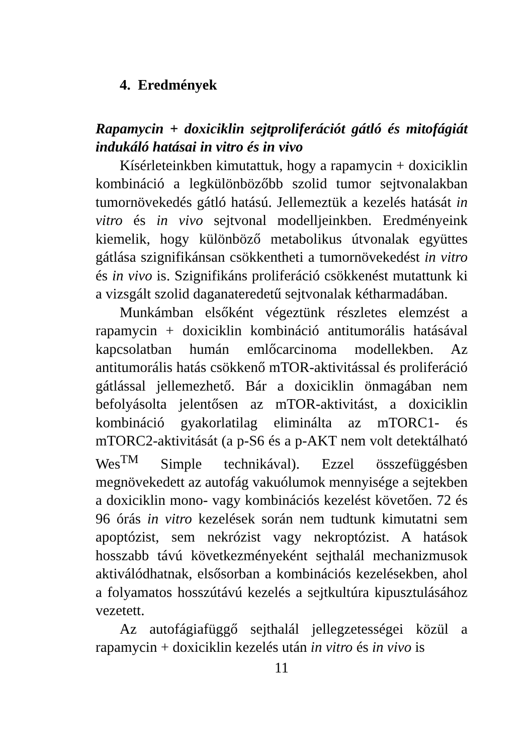4. Eredmények
Rapamycin + doxiciklin sejtproliferációt gátló és mitofágiát indukáló hatásai in vitro és in vivo
Kísérleteinkben kimutattuk, hogy a rapamycin + doxiciklin kombináció a legkülönbözőbb szolid tumor sejtvonalakban tumornövekedés gátló hatású. Jellemeztük a kezelés hatását in vitro és in vivo sejtvonal modelljeinkben. Eredményeink kiemelik, hogy különböző metabolikus útvonalak együttes gátlása szignifikánsan csökkentheti a tumornövekedést in vitro és in vivo is. Szignifikáns proliferáció csökkenést mutattunk ki a vizsgált szolid daganateredetű sejtvonalak kétharmadában.
Munkámban elsőként végeztünk részletes elemzést a rapamycin + doxiciklin kombináció antitumorális hatásával kapcsolatban humán emlőcarcinoma modellekben. Az antitumorális hatás csökkenő mTOR-aktivitással és proliferáció gátlással jellemezhető. Bár a doxiciklin önmagában nem befolyásolta jelentősen az mTOR-aktivitást, a doxiciklin kombináció gyakorlatilag eliminálta az mTORC1- és mTORC2-aktivitását (a p-S6 és a p-AKT nem volt detektálható Wes<sup>TM</sup> Simple technikával). Ezzel összefüggésben megnövekedett az autofág vakuólumok mennyisége a sejtekben a doxiciklin mono- vagy kombinációs kezelést követően. 72 és 96 órás in vitro kezelések során nem tudtunk kimutatni sem apoptózist, sem nekrózist vagy nekroptózist. A hatások hosszabb távú következményeként sejthalál mechanizmusok aktiválódhatnak, elsősorban a kombinációs kezelésekben, ahol a folyamatos hosszútávú kezelés a sejtkultúra kipusztulásához vezetett.
Az autofágiafüggő sejthalál jellegzetességei közül a rapamycin + doxiciklin kezelés után in vitro és in vivo is
11